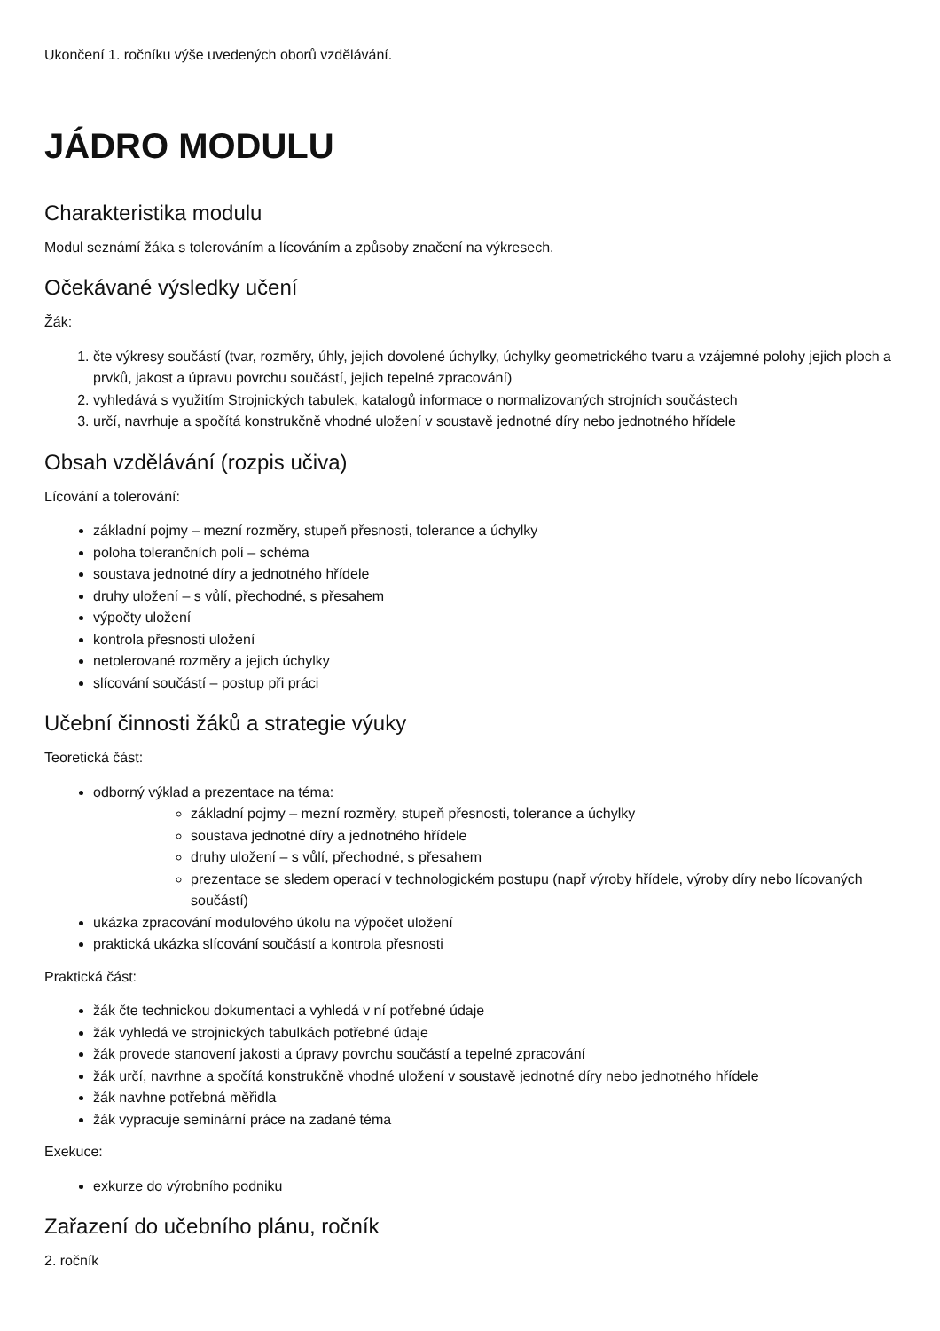Ukončení 1. ročníku výše uvedených oborů vzdělávání.
JÁDRO MODULU
Charakteristika modulu
Modul seznámí žáka s tolerováním a lícováním a způsoby značení na výkresech.
Očekávané výsledky učení
Žák:
1. čte výkresy součástí (tvar, rozměry, úhly, jejich dovolené úchylky, úchylky geometrického tvaru a vzájemné polohy jejich ploch a prvků, jakost a úpravu povrchu součástí, jejich tepelné zpracování)
2. vyhledává s využitím Strojnických tabulek, katalogů informace o normalizovaných strojních součástech
3. určí, navrhuje a spočítá konstrukčně vhodné uložení v soustavě jednotné díry nebo jednotného hřídele
Obsah vzdělávání (rozpis učiva)
Lícování a tolerování:
základní pojmy – mezní rozměry, stupeň přesnosti, tolerance a úchylky
poloha tolerančních polí – schéma
soustava jednotné díry a jednotného hřídele
druhy uložení – s vůlí, přechodné, s přesahem
výpočty uložení
kontrola přesnosti uložení
netolerované rozměry a jejich úchylky
slícování součástí – postup při práci
Učební činnosti žáků a strategie výuky
Teoretická část:
odborný výklad a prezentace na téma:
základní pojmy – mezní rozměry, stupeň přesnosti, tolerance a úchylky
soustava jednotné díry a jednotného hřídele
druhy uložení – s vůlí, přechodné, s přesahem
prezentace se sledem operací v technologickém postupu (např výroby hřídele, výroby díry nebo lícovaných součástí)
ukázka zpracování modulového úkolu na výpočet uložení
praktická ukázka slícování součástí a kontrola přesnosti
Praktická část:
žák čte technickou dokumentaci a vyhledá v ní potřebné údaje
žák vyhledá ve strojnických tabulkách potřebné údaje
žák provede stanovení jakosti a úpravy povrchu součástí a tepelné zpracování
žák určí, navrhne a spočítá konstrukčně vhodné uložení v soustavě jednotné díry nebo jednotného hřídele
žák navhne potřebná měřidla
žák vypracuje seminární práce na zadané téma
Exekuce:
exkurze do výrobního podniku
Zařazení do učebního plánu, ročník
2. ročník